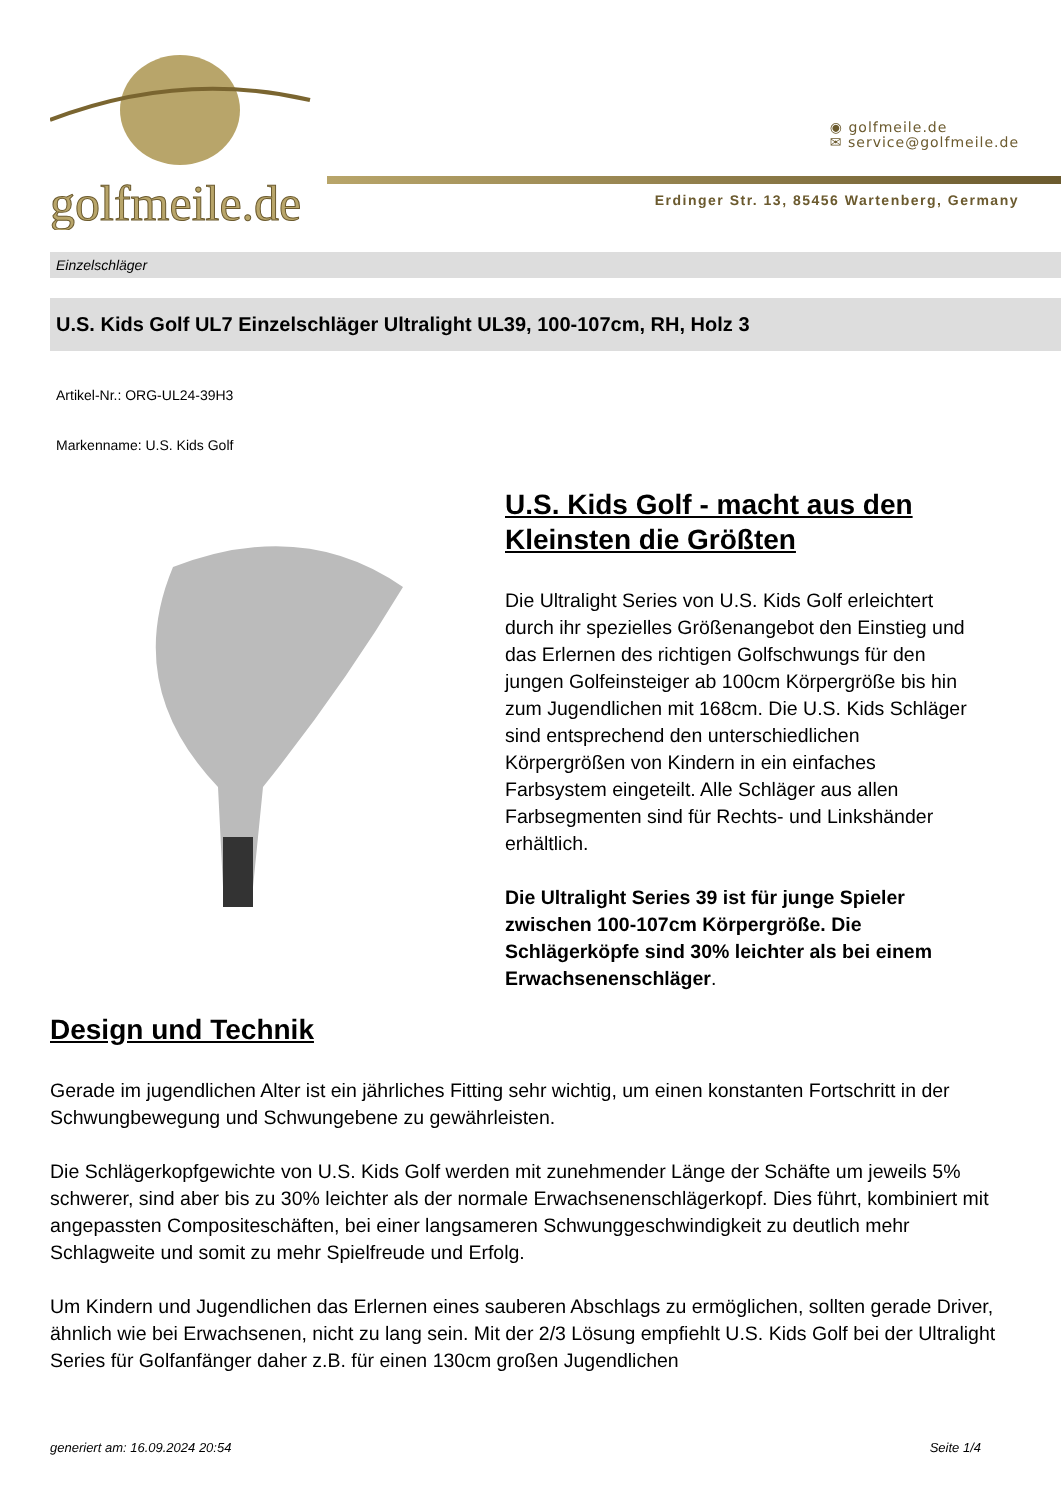golfmeile.de
◉ golfmeile.de
✉ service@golfmeile.de
Erdinger Str. 13, 85456 Wartenberg, Germany
Einzelschläger
U.S. Kids Golf UL7 Einzelschläger Ultralight UL39, 100-107cm, RH, Holz 3
Artikel-Nr.: ORG-UL24-39H3
Markenname: U.S. Kids Golf
U.S. Kids Golf - macht aus den Kleinsten die Größten
Die Ultralight Series von U.S. Kids Golf erleichtert durch ihr spezielles Größenangebot den Einstieg und das Erlernen des richtigen Golfschwungs für den jungen Golfeinsteiger ab 100cm Körpergröße bis hin zum Jugendlichen mit 168cm. Die U.S. Kids Schläger sind entsprechend den unterschiedlichen Körpergrößen von Kindern in ein einfaches Farbsystem eingeteilt. Alle Schläger aus allen Farbsegmenten sind für Rechts- und Linkshänder erhältlich.
Die Ultralight Series 39 ist für junge Spieler zwischen 100-107cm Körpergröße. Die Schlägerköpfe sind 30% leichter als bei einem Erwachsenenschläger.
Design und Technik
Gerade im jugendlichen Alter ist ein jährliches Fitting sehr wichtig, um einen konstanten Fortschritt in der Schwungbewegung und Schwungebene zu gewährleisten.
Die Schlägerkopfgewichte von U.S. Kids Golf werden mit zunehmender Länge der Schäfte um jeweils 5% schwerer, sind aber bis zu 30% leichter als der normale Erwachsenenschlägerkopf. Dies führt, kombiniert mit angepassten Compositeschäften, bei einer langsameren Schwunggeschwindigkeit zu deutlich mehr Schlagweite und somit zu mehr Spielfreude und Erfolg.
Um Kindern und Jugendlichen das Erlernen eines sauberen Abschlags zu ermöglichen, sollten gerade Driver, ähnlich wie bei Erwachsenen, nicht zu lang sein. Mit der 2/3 Lösung empfiehlt U.S. Kids Golf bei der Ultralight Series für Golfanfänger daher z.B. für einen 130cm großen Jugendlichen
generiert am: 16.09.2024 20:54 Seite 1/4